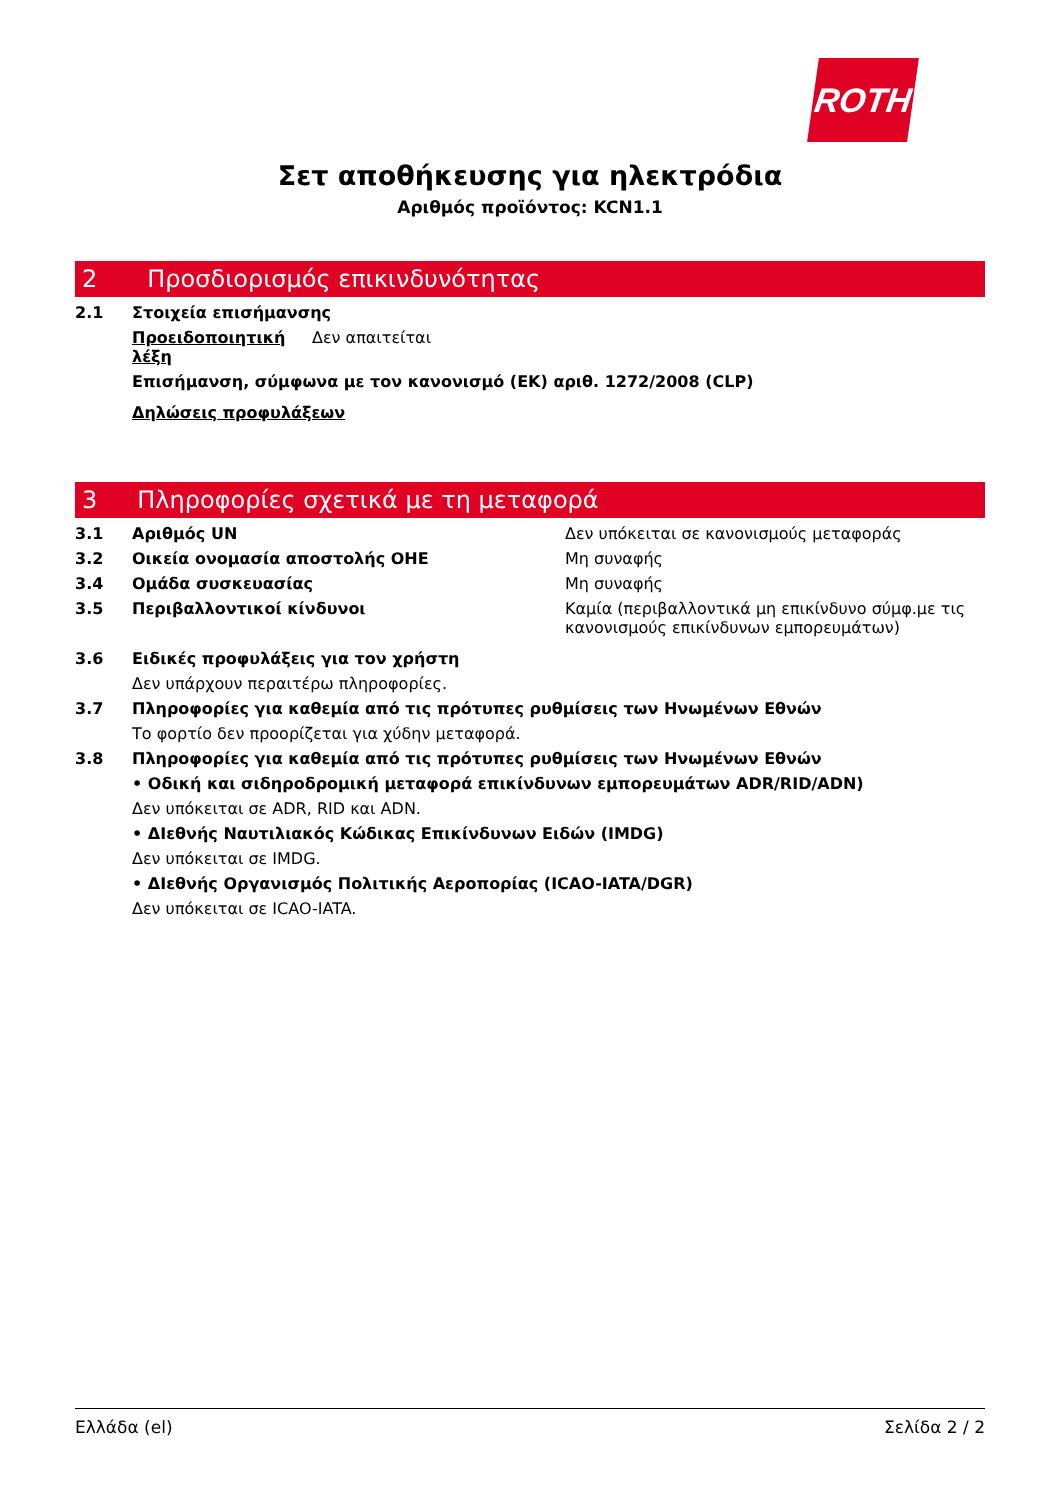ROTH
Σετ αποθήκευσης για ηλεκτρόδια
Αριθμός προϊόντος: KCN1.1
2 Προσδιορισμός επικινδυνότητας
2.1 Στοιχεία επισήμανσης
Προειδοποιητική λέξη Δεν απαιτείται
Επισήμανση, σύμφωνα με τον κανονισμό (ΕΚ) αριθ. 1272/2008 (CLP)
Δηλώσεις προφυλάξεων
3 Πληροφορίες σχετικά με τη μεταφορά
3.1 Αριθμός UN Δεν υπόκειται σε κανονισμούς μεταφοράς
3.2 Οικεία ονομασία αποστολής ΟΗΕ Μη συναφής
3.4 Ομάδα συσκευασίας Μη συναφής
3.5 Περιβαλλοντικοί κίνδυνοι Καμία (περιβαλλοντικά μη επικίνδυνο σύμφ.με τις κανονισμούς επικίνδυνων εμπορευμάτων)
3.6 Ειδικές προφυλάξεις για τον χρήστη
Δεν υπάρχουν περαιτέρω πληροφορίες.
3.7 Πληροφορίες για καθεμία από τις πρότυπες ρυθμίσεις των Ηνωμένων Εθνών
Το φορτίο δεν προορίζεται για χύδην μεταφορά.
3.8 Πληροφορίες για καθεμία από τις πρότυπες ρυθμίσεις των Ηνωμένων Εθνών
• Οδική και σιδηροδρομική μεταφορά επικίνδυνων εμπορευμάτων ADR/RID/ADN)
Δεν υπόκειται σε ADR, RID και ADN.
• ΔΙεθνής Ναυτιλιακός Κώδικας Επικίνδυνων Ειδών (IMDG)
Δεν υπόκειται σε IMDG.
• ΔΙεθνής Οργανισμός Πολιτικής Αεροπορίας (ICAO-IATA/DGR)
Δεν υπόκειται σε ICAO-IATA.
Ελλάδα (el) Σελίδα 2 / 2